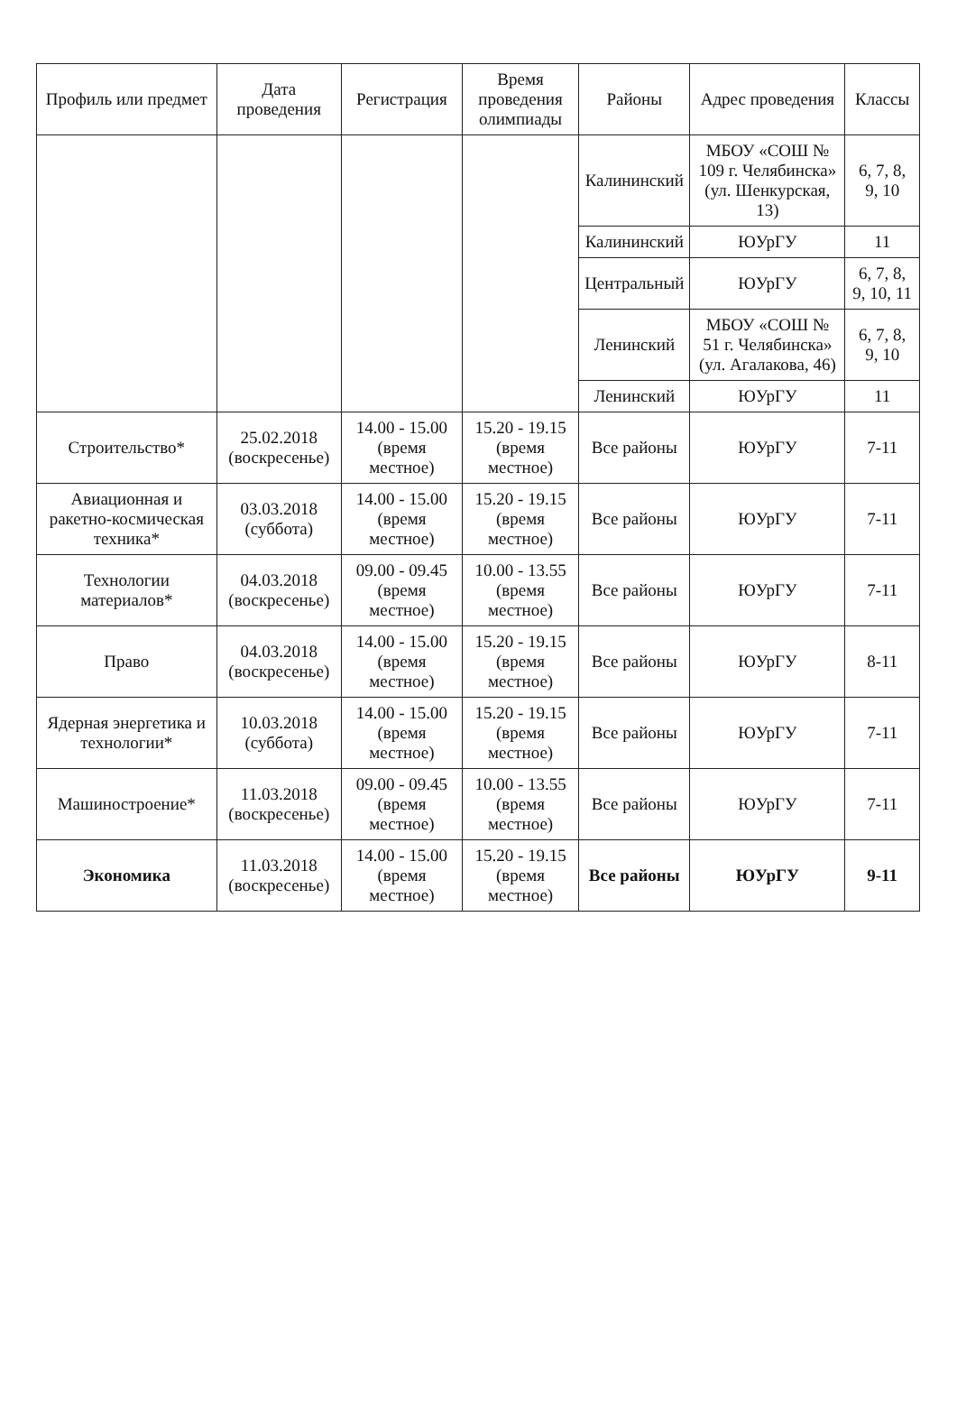| Профиль или предмет | Дата проведения | Регистрация | Время проведения олимпиады | Районы | Адрес проведения | Классы |
| --- | --- | --- | --- | --- | --- | --- |
| | | | | Калининский | МБОУ «СОШ № 109 г. Челябинска» (ул. Шенкурская, 13) | 6, 7, 8, 9, 10 |
| | | | | Калининский | ЮУрГУ | 11 |
| | | | | Центральный | ЮУрГУ | 6, 7, 8, 9, 10, 11 |
| | | | | Ленинский | МБОУ «СОШ № 51 г. Челябинска» (ул. Агалакова, 46) | 6, 7, 8, 9, 10 |
| | | | | Ленинский | ЮУрГУ | 11 |
| Строительство* | 25.02.2018 (воскресенье) | 14.00 - 15.00 (время местное) | 15.20 - 19.15 (время местное) | Все районы | ЮУрГУ | 7-11 |
| Авиационная и ракетно-космическая техника* | 03.03.2018 (суббота) | 14.00 - 15.00 (время местное) | 15.20 - 19.15 (время местное) | Все районы | ЮУрГУ | 7-11 |
| Технологии материалов* | 04.03.2018 (воскресенье) | 09.00 - 09.45 (время местное) | 10.00 - 13.55 (время местное) | Все районы | ЮУрГУ | 7-11 |
| Право | 04.03.2018 (воскресенье) | 14.00 - 15.00 (время местное) | 15.20 - 19.15 (время местное) | Все районы | ЮУрГУ | 8-11 |
| Ядерная энергетика и технологии* | 10.03.2018 (суббота) | 14.00 - 15.00 (время местное) | 15.20 - 19.15 (время местное) | Все районы | ЮУрГУ | 7-11 |
| Машиностроение* | 11.03.2018 (воскресенье) | 09.00 - 09.45 (время местное) | 10.00 - 13.55 (время местное) | Все районы | ЮУрГУ | 7-11 |
| Экономика | 11.03.2018 (воскресенье) | 14.00 - 15.00 (время местное) | 15.20 - 19.15 (время местное) | Все районы | ЮУрГУ | 9-11 |